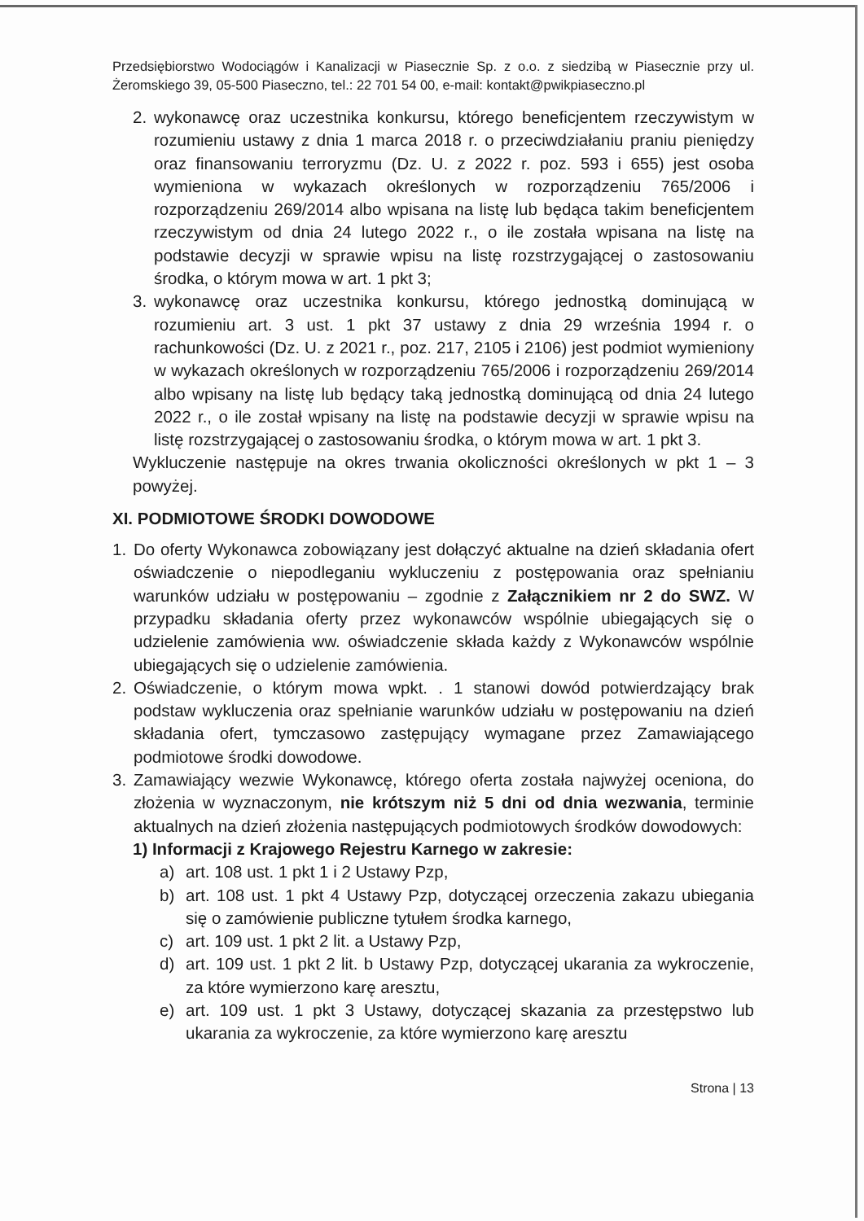Przedsiębiorstwo Wodociągów i Kanalizacji w Piasecznie Sp. z o.o. z siedzibą w Piasecznie przy ul. Żeromskiego 39, 05-500 Piaseczno, tel.: 22 701 54 00, e-mail: kontakt@pwikpiaseczno.pl
2. wykonawcę oraz uczestnika konkursu, którego beneficjentem rzeczywistym w rozumieniu ustawy z dnia 1 marca 2018 r. o przeciwdziałaniu praniu pieniędzy oraz finansowaniu terroryzmu (Dz. U. z 2022 r. poz. 593 i 655) jest osoba wymieniona w wykazach określonych w rozporządzeniu 765/2006 i rozporządzeniu 269/2014 albo wpisana na listę lub będąca takim beneficjentem rzeczywistym od dnia 24 lutego 2022 r., o ile została wpisana na listę na podstawie decyzji w sprawie wpisu na listę rozstrzygającej o zastosowaniu środka, o którym mowa w art. 1 pkt 3;
3. wykonawcę oraz uczestnika konkursu, którego jednostką dominującą w rozumieniu art. 3 ust. 1 pkt 37 ustawy z dnia 29 września 1994 r. o rachunkowości (Dz. U. z 2021 r., poz. 217, 2105 i 2106) jest podmiot wymieniony w wykazach określonych w rozporządzeniu 765/2006 i rozporządzeniu 269/2014 albo wpisany na listę lub będący taką jednostką dominującą od dnia 24 lutego 2022 r., o ile został wpisany na listę na podstawie decyzji w sprawie wpisu na listę rozstrzygającej o zastosowaniu środka, o którym mowa w art. 1 pkt 3.
Wykluczenie następuje na okres trwania okoliczności określonych w pkt 1 – 3 powyżej.
XI. PODMIOTOWE ŚRODKI DOWODOWE
1. Do oferty Wykonawca zobowiązany jest dołączyć aktualne na dzień składania ofert oświadczenie o niepodleganiu wykluczeniu z postępowania oraz spełnianiu warunków udziału w postępowaniu – zgodnie z Załącznikiem nr 2 do SWZ. W przypadku składania oferty przez wykonawców wspólnie ubiegających się o udzielenie zamówienia ww. oświadczenie składa każdy z Wykonawców wspólnie ubiegających się o udzielenie zamówienia.
2. Oświadczenie, o którym mowa wpkt. . 1 stanowi dowód potwierdzający brak podstaw wykluczenia oraz spełnianie warunków udziału w postępowaniu na dzień składania ofert, tymczasowo zastępujący wymagane przez Zamawiającego podmiotowe środki dowodowe.
3. Zamawiający wezwie Wykonawcę, którego oferta została najwyżej oceniona, do złożenia w wyznaczonym, nie krótszym niż 5 dni od dnia wezwania, terminie aktualnych na dzień złożenia następujących podmiotowych środków dowodowych:
1) Informacji z Krajowego Rejestru Karnego w zakresie:
a) art. 108 ust. 1 pkt 1 i 2 Ustawy Pzp,
b) art. 108 ust. 1 pkt 4 Ustawy Pzp, dotyczącej orzeczenia zakazu ubiegania się o zamówienie publiczne tytułem środka karnego,
c) art. 109 ust. 1 pkt 2 lit. a Ustawy Pzp,
d) art. 109 ust. 1 pkt 2 lit. b Ustawy Pzp, dotyczącej ukarania za wykroczenie, za które wymierzono karę aresztu,
e) art. 109 ust. 1 pkt 3 Ustawy, dotyczącej skazania za przestępstwo lub ukarania za wykroczenie, za które wymierzono karę aresztu
Strona | 13